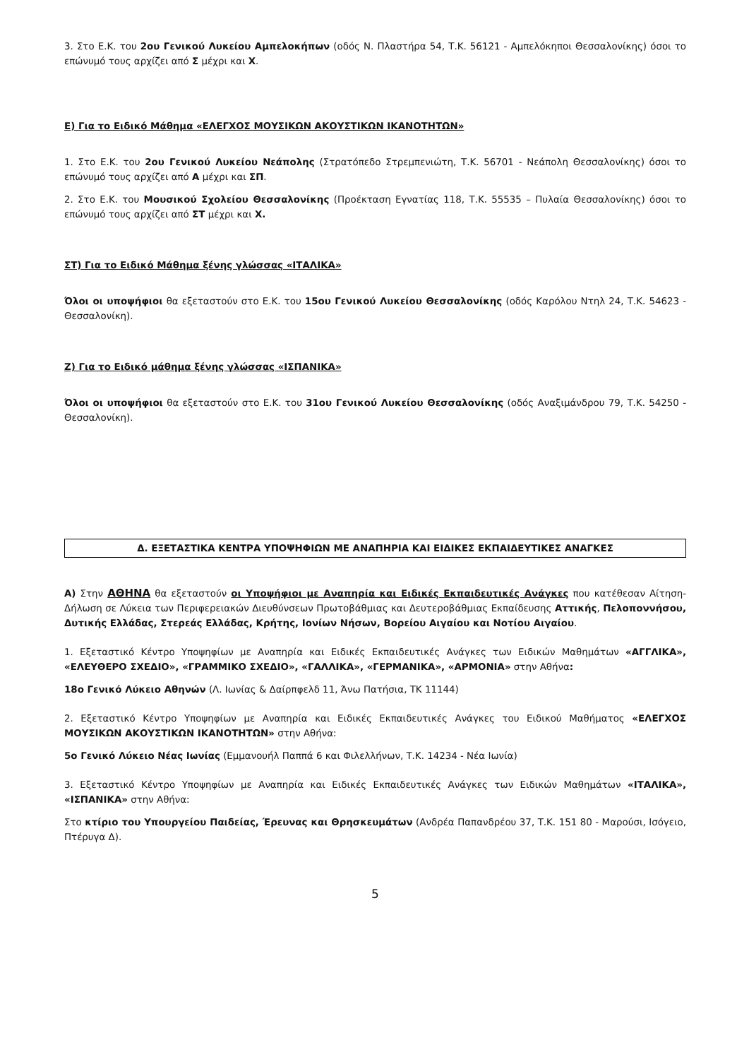3. Στο Ε.Κ. του 2ου Γενικού Λυκείου Αμπελοκήπων (οδός Ν. Πλαστήρα 54, Τ.Κ. 56121 - Αμπελόκηποι Θεσσαλονίκης) όσοι το επώνυμό τους αρχίζει από Σ μέχρι και Χ.
Ε) Για το Ειδικό Μάθημα «ΕΛΕΓΧΟΣ ΜΟΥΣΙΚΩΝ ΑΚΟΥΣΤΙΚΩΝ ΙΚΑΝΟΤΗΤΩΝ»
1. Στο Ε.Κ. του 2ου Γενικού Λυκείου Νεάπολης (Στρατόπεδο Στρεμπενιώτη, Τ.Κ. 56701 - Νεάπολη Θεσσαλονίκης) όσοι το επώνυμό τους αρχίζει από Α μέχρι και ΣΠ.
2. Στο Ε.Κ. του Μουσικού Σχολείου Θεσσαλονίκης (Προέκταση Εγνατίας 118, Τ.Κ. 55535 – Πυλαία Θεσσαλονίκης) όσοι το επώνυμό τους αρχίζει από ΣΤ μέχρι και Χ.
ΣΤ) Για το Ειδικό Μάθημα ξένης γλώσσας «ΙΤΑΛΙΚΑ»
Όλοι οι υποψήφιοι θα εξεταστούν στο Ε.Κ. του 15ου Γενικού Λυκείου Θεσσαλονίκης (οδός Καρόλου Ντηλ 24, Τ.Κ. 54623 - Θεσσαλονίκη).
Ζ) Για το Ειδικό μάθημα ξένης γλώσσας «ΙΣΠΑΝΙΚΑ»
Όλοι οι υποψήφιοι θα εξεταστούν στο Ε.Κ. του 31ου Γενικού Λυκείου Θεσσαλονίκης (οδός Αναξιμάνδρου 79, Τ.Κ. 54250 - Θεσσαλονίκη).
Δ. ΕΞΕΤΑΣΤΙΚΑ ΚΕΝΤΡΑ ΥΠΟΨΗΦΙΩΝ ΜΕ ΑΝΑΠΗΡΙΑ ΚΑΙ ΕΙΔΙΚΕΣ ΕΚΠΑΙΔΕΥΤΙΚΕΣ ΑΝΑΓΚΕΣ
Α) Στην ΑΘΗΝΑ θα εξεταστούν οι Υποψήφιοι με Αναπηρία και Ειδικές Εκπαιδευτικές Ανάγκες που κατέθεσαν Αίτηση-Δήλωση σε Λύκεια των Περιφερειακών Διευθύνσεων Πρωτοβάθμιας και Δευτεροβάθμιας Εκπαίδευσης Αττικής, Πελοποννήσου, Δυτικής Ελλάδας, Στερεάς Ελλάδας, Κρήτης, Ιονίων Νήσων, Βορείου Αιγαίου και Νοτίου Αιγαίου.
1. Εξεταστικό Κέντρο Υποψηφίων με Αναπηρία και Ειδικές Εκπαιδευτικές Ανάγκες των Ειδικών Μαθημάτων «ΑΓΓΛΙΚΑ», «ΕΛΕΥΘΕΡΟ ΣΧΕΔΙΟ», «ΓΡΑΜΜΙΚΟ ΣΧΕΔΙΟ», «ΓΑΛΛΙΚΑ», «ΓΕΡΜΑΝΙΚΑ», «ΑΡΜΟΝΙΑ» στην Αθήνα:
18ο Γενικό Λύκειο Αθηνών (Λ. Ιωνίας & Δαίρπφελδ 11, Άνω Πατήσια, ΤΚ 11144)
2. Εξεταστικό Κέντρο Υποψηφίων με Αναπηρία και Ειδικές Εκπαιδευτικές Ανάγκες του Ειδικού Μαθήματος «ΕΛΕΓΧΟΣ ΜΟΥΣΙΚΩΝ ΑΚΟΥΣΤΙΚΩΝ ΙΚΑΝΟΤΗΤΩΝ» στην Αθήνα:
5ο Γενικό Λύκειο Νέας Ιωνίας (Εμμανουήλ Παππά 6 και Φιλελλήνων, Τ.Κ. 14234 - Νέα Ιωνία)
3. Εξεταστικό Κέντρο Υποψηφίων με Αναπηρία και Ειδικές Εκπαιδευτικές Ανάγκες των Ειδικών Μαθημάτων «ΙΤΑΛΙΚΑ», «ΙΣΠΑΝΙΚΑ» στην Αθήνα:
Στο κτίριο του Υπουργείου Παιδείας, Έρευνας και Θρησκευμάτων (Ανδρέα Παπανδρέου 37, Τ.Κ. 151 80 - Μαρούσι, Ισόγειο, Πτέρυγα Δ).
5